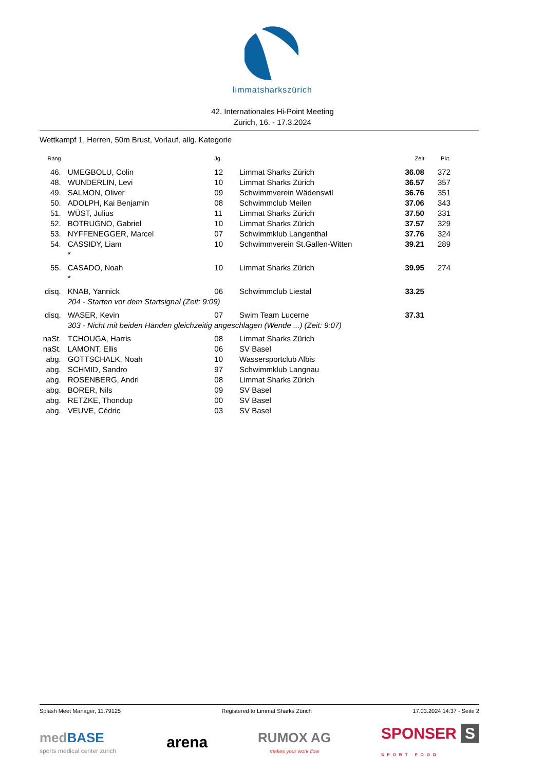limmatsharkszürich
42. Internationales Hi-Point Meeting
Zürich, 16. - 17.3.2024
Wettkampf 1, Herren, 50m Brust, Vorlauf, allg. Kategorie
| Rang | | Jg. | | Zeit | Pkt. |
| --- | --- | --- | --- | --- | --- |
| 46. | UMEGBOLU, Colin | 12 | Limmat Sharks Zürich | 36.08 | 372 |
| 48. | WUNDERLIN, Levi | 10 | Limmat Sharks Zürich | 36.57 | 357 |
| 49. | SALMON, Oliver | 09 | Schwimmverein Wädenswil | 36.76 | 351 |
| 50. | ADOLPH, Kai Benjamin | 08 | Schwimmclub Meilen | 37.06 | 343 |
| 51. | WÜST, Julius | 11 | Limmat Sharks Zürich | 37.50 | 331 |
| 52. | BOTRUGNO, Gabriel | 10 | Limmat Sharks Zürich | 37.57 | 329 |
| 53. | NYFFENEGGER, Marcel | 07 | Schwimmklub Langenthal | 37.76 | 324 |
| 54. | CASSIDY, Liam | 10 | Schwimmverein St.Gallen-Witten | 39.21 | 289 |
| | * | | | | |
| 55. | CASADO, Noah | 10 | Limmat Sharks Zürich | 39.95 | 274 |
| | * | | | | |
| disq. | KNAB, Yannick | 06 | Schwimmclub Liestal | 33.25 | |
| | 204 - Starten vor dem Startsignal (Zeit: 9:09) | | | | |
| disq. | WASER, Kevin | 07 | Swim Team Lucerne | 37.31 | |
| | 303 - Nicht mit beiden Händen gleichzeitig angeschlagen (Wende ...) (Zeit: 9:07) | | | | |
| naSt. | TCHOUGA, Harris | 08 | Limmat Sharks Zürich | | |
| naSt. | LAMONT, Ellis | 06 | SV Basel | | |
| abg. | GOTTSCHALK, Noah | 10 | Wassersportclub Albis | | |
| abg. | SCHMID, Sandro | 97 | Schwimmklub Langnau | | |
| abg. | ROSENBERG, Andri | 08 | Limmat Sharks Zürich | | |
| abg. | BORER, Nils | 09 | SV Basel | | |
| abg. | RETZKE, Thondup | 00 | SV Basel | | |
| abg. | VEUVE, Cédric | 03 | SV Basel | | |
Splash Meet Manager, 11.79125 Registered to Limmat Sharks Zürich 17.03.2024 14:37 - Seite 2
med BASE
sports medical center zurich
arena
RUMOX AG
makes your work flow
SPONSER S
SPORT FOOD